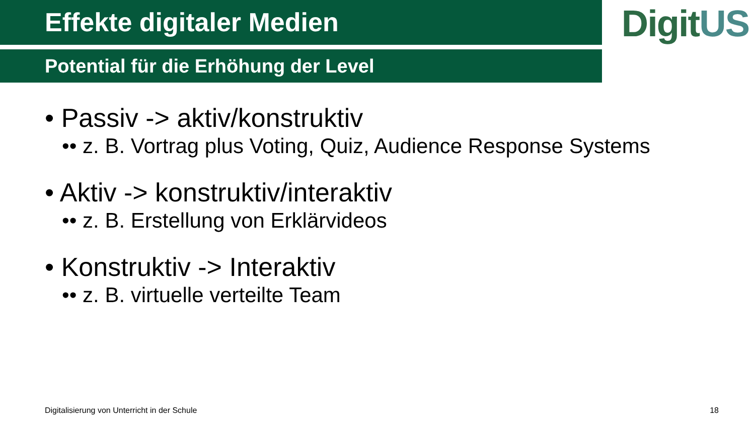Effekte digitaler Medien
Potential für die Erhöhung der Level
• Passiv -> aktiv/konstruktiv
•• z. B. Vortrag plus Voting, Quiz, Audience Response Systems
• Aktiv -> konstruktiv/interaktiv
•• z. B. Erstellung von Erklärvideos
• Konstruktiv -> Interaktiv
•• z. B. virtuelle verteilte Team
DigitUS
Digitalisierung von Unterricht in der Schule 18